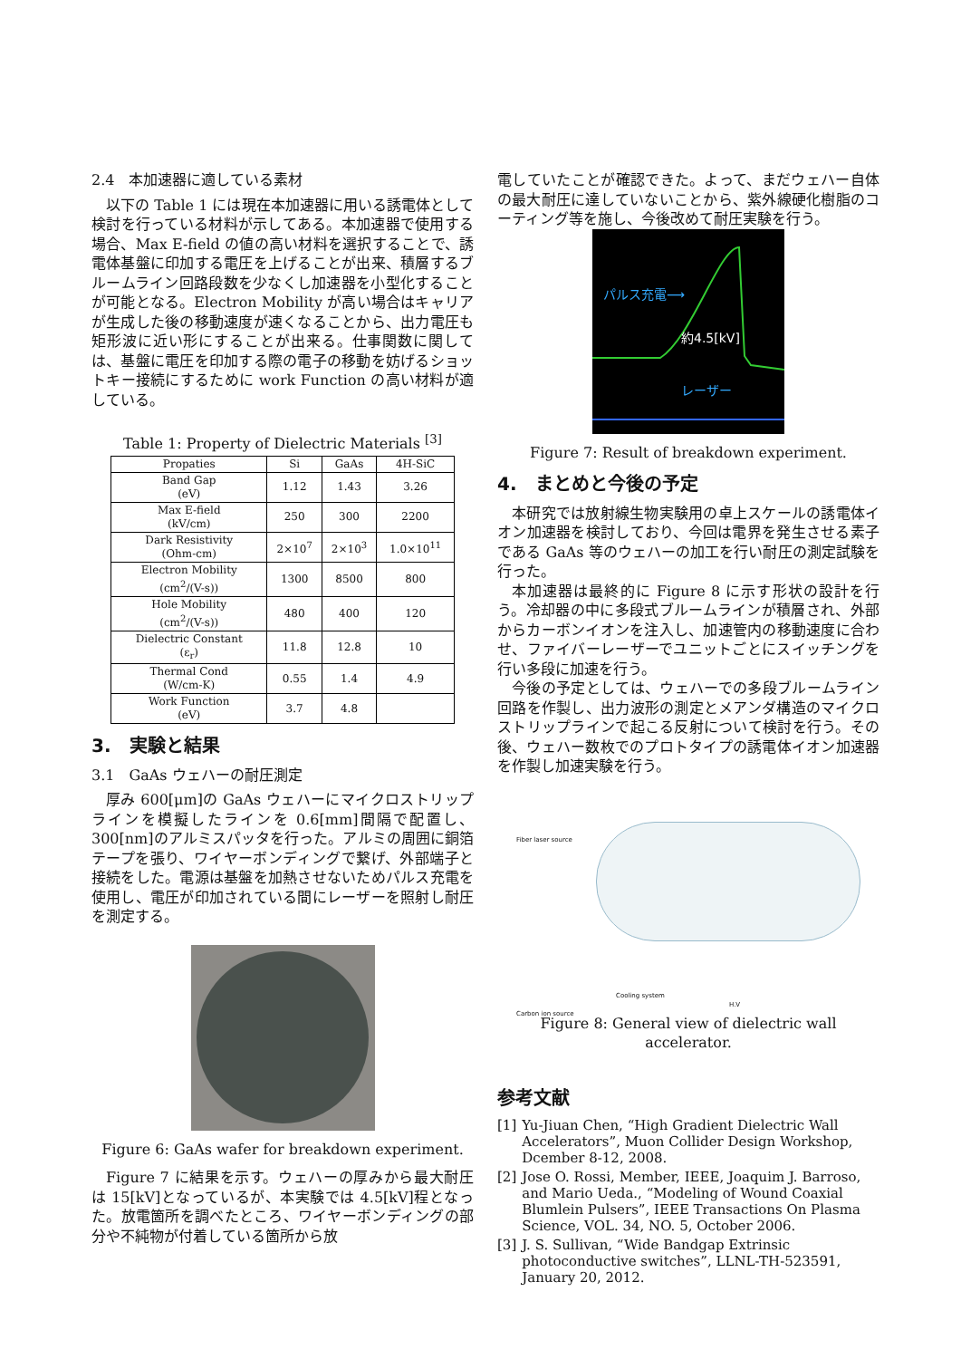2.4　本加速器に適している素材
以下の Table 1 には現在本加速器に用いる誘電体として検討を行っている材料が示してある。本加速器で使用する場合、Max E-field の値の高い材料を選択することで、誘電体基盤に印加する電圧を上げることが出来、積層するブルームライン回路段数を少なくし加速器を小型化することが可能となる。Electron Mobility が高い場合はキャリアが生成した後の移動速度が速くなることから、出力電圧も矩形波に近い形にすることが出来る。仕事関数に関しては、基盤に電圧を印加する際の電子の移動を妨げるショットキー接続にするために work Function の高い材料が適している。
Table 1: Property of Dielectric Materials <sup>[3]</sup>
| Propaties | Si | GaAs | 4H-SiC |
| --- | --- | --- | --- |
| Band Gap (eV) | 1.12 | 1.43 | 3.26 |
| Max E-field (kV/cm) | 250 | 300 | 2200 |
| Dark Resistivity (Ohm-cm) | 2×10<sup>7</sup> | 2×10<sup>3</sup> | 1.0×10<sup>11</sup> |
| Electron Mobility (cm<sup>2</sup>/(V-s)) | 1300 | 8500 | 800 |
| Hole Mobility (cm<sup>2</sup>/(V-s)) | 480 | 400 | 120 |
| Dielectric Constant (ε<sub>r</sub>) | 11.8 | 12.8 | 10 |
| Thermal Cond (W/cm-K) | 0.55 | 1.4 | 4.9 |
| Work Function (eV) | 3.7 | 4.8 | |
3.　実験と結果
3.1　GaAs ウェハーの耐圧測定
厚み 600[μm]の GaAs ウェハーにマイクロストリップラインを模擬したラインを 0.6[mm]間隔で配置し、300[nm]のアルミスパッタを行った。アルミの周囲に銅箔テープを張り、ワイヤーボンディングで繋げ、外部端子と接続をした。電源は基盤を加熱させないためパルス充電を使用し、電圧が印加されている間にレーザーを照射し耐圧を測定する。
Figure 6: GaAs wafer for breakdown experiment.
Figure 7 に結果を示す。ウェハーの厚みから最大耐圧は 15[kV]となっているが、本実験では 4.5[kV]程となった。放電箇所を調べたところ、ワイヤーボンディングの部分や不純物が付着している箇所から放
電していたことが確認できた。よって、まだウェハー自体の最大耐圧に達していないことから、紫外線硬化樹脂のコーティング等を施し、今後改めて耐圧実験を行う。
パルス充電⟶
約4.5[kV]
レーザー
Figure 7: Result of breakdown experiment.
4.　まとめと今後の予定
本研究では放射線生物実験用の卓上スケールの誘電体イオン加速器を検討しており、今回は電界を発生させる素子である GaAs 等のウェハーの加工を行い耐圧の測定試験を行った。
本加速器は最終的に Figure 8 に示す形状の設計を行う。冷却器の中に多段式ブルームラインが積層され、外部からカーボンイオンを注入し、加速管内の移動速度に合わせ、ファイバーレーザーでユニットごとにスイッチングを行い多段に加速を行う。
今後の予定としては、ウェハーでの多段ブルームライン回路を作製し、出力波形の測定とメアンダ構造のマイクロストリップラインで起こる反射について検討を行う。その後、ウェハー数枚でのプロトタイプの誘電体イオン加速器を作製し加速実験を行う。
Fiber laser source
Cooling system
H.V
Carbon ion source
Figure 8: General view of dielectric wall accelerator.
参考文献
[1] Yu-Jiuan Chen, “High Gradient Dielectric Wall Accelerators”, Muon Collider Design Workshop, Dcember 8-12, 2008.
[2] Jose O. Rossi, Member, IEEE, Joaquim J. Barroso, and Mario Ueda., “Modeling of Wound Coaxial Blumlein Pulsers”, IEEE Transactions On Plasma Science, VOL. 34, NO. 5, October 2006.
[3] J. S. Sullivan, “Wide Bandgap Extrinsic photoconductive switches”, LLNL-TH-523591, January 20, 2012.